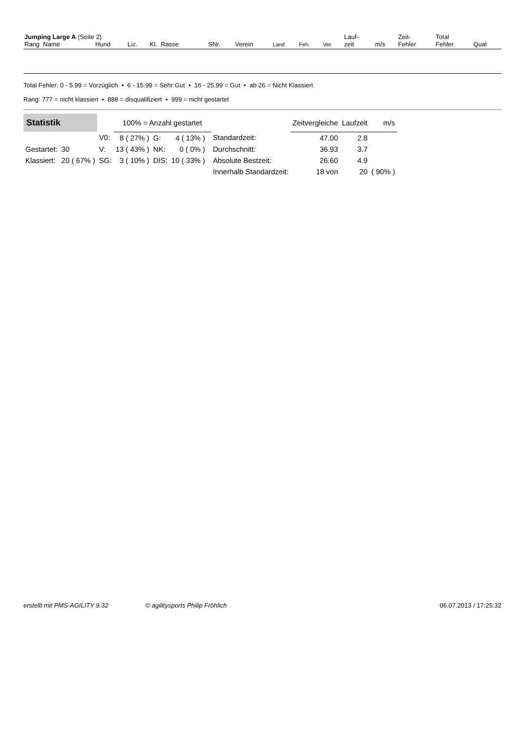| Jumping Large A (Seite 2) | | | | | | | | | Lauf- | | Zeit- | Total | |
| --- | --- | --- | --- | --- | --- | --- | --- | --- | --- | --- | --- | --- | --- |
| Rang Name | Hund | Liz. | Kl. Rasse | SNr. | Verein | Land | Feh. | Ver. | zeit | m/s | Fehler | Fehler | Qual |
Total Fehler: 0 - 5.99 = Vorzüglich • 6 - 15.99 = Sehr Gut • 16 - 25.99 = Gut • ab 26 = Nicht Klassiert
Rang: 777 = nicht klassiert • 888 = disqualifiziert • 999 = nicht gestartet
| Statistik | | | 100% = Anzahl gestartet | | | | | Zeitvergleiche | Laufzeit | m/s | |
| | | V0: | 8 ( 27% ) | G: | 4 ( 13% ) | | Standardzeit: | 47.00 | 2.8 | | |
| Gestartet: | 30 | V: | 13 ( 43% ) | NK: | 0 ( 0% ) | | Durchschnitt: | 36.93 | 3.7 | | |
| Klassiert: | 20 ( 67% ) | SG: | 3 ( 10% ) | DIS: | 10 ( 33% ) | | Absolute Bestzeit: | 26.60 | 4.9 | | |
| | | | | | | | Innerhalb Standardzeit: | 18 von | 20 | ( 90% ) | |
erstellt mit PMS-AGILITY 9.32 © agilitysports Philip Fröhlich 06.07.2013 / 17:25:32